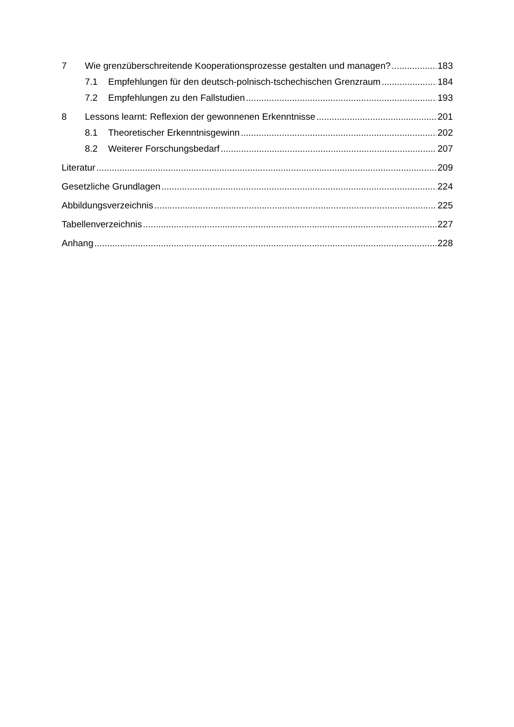7 Wie grenzüberschreitende Kooperationsprozesse gestalten und managen? 183
7.1 Empfehlungen für den deutsch-polnisch-tschechischen Grenzraum 184
7.2 Empfehlungen zu den Fallstudien 193
8 Lessons learnt: Reflexion der gewonnenen Erkenntnisse 201
8.1 Theoretischer Erkenntnisgewinn 202
8.2 Weiterer Forschungsbedarf 207
Literatur 209
Gesetzliche Grundlagen 224
Abbildungsverzeichnis 225
Tabellenverzeichnis 227
Anhang 228